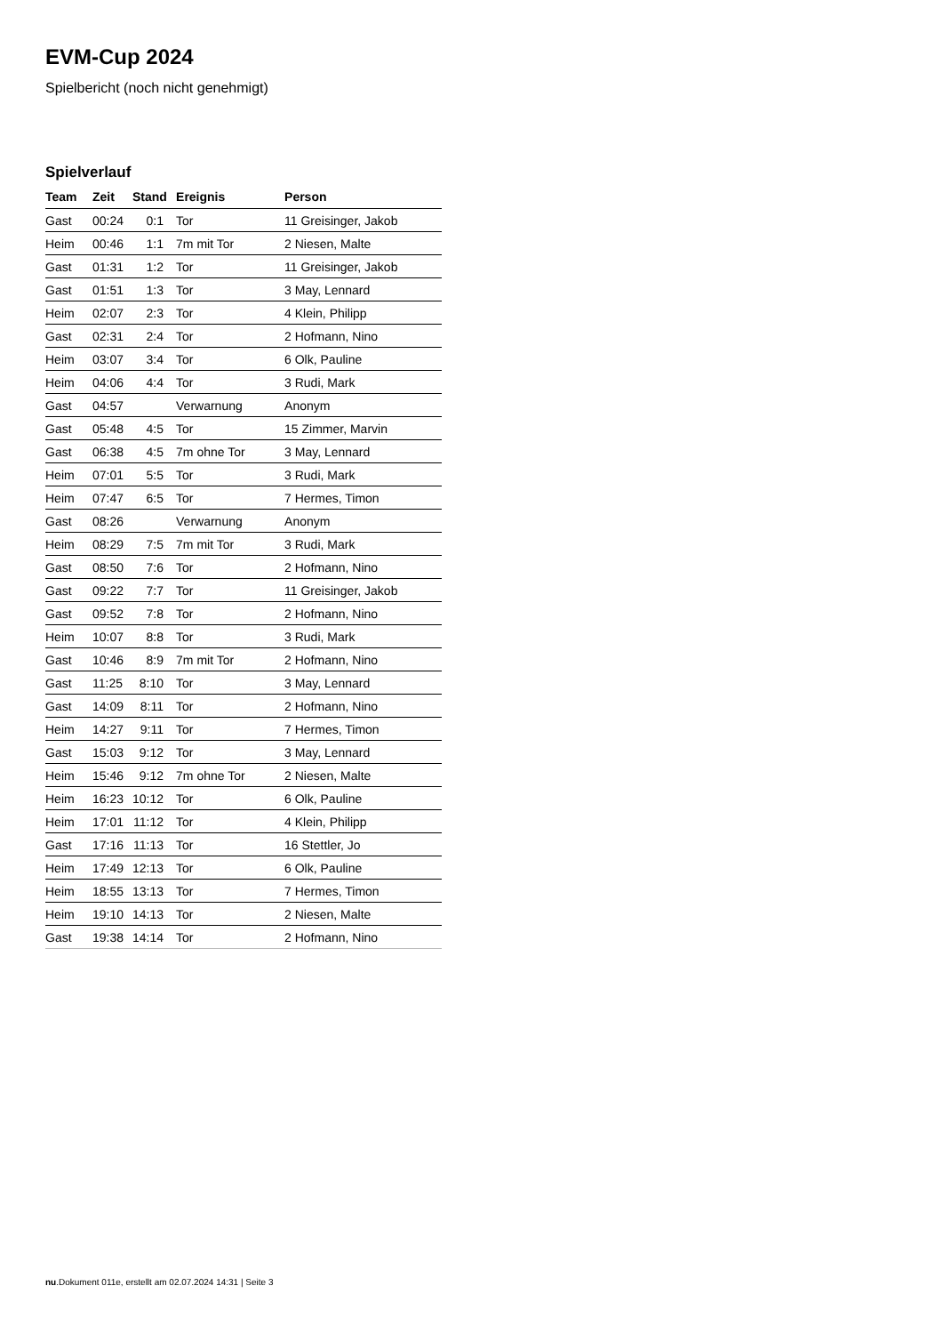EVM-Cup 2024
Spielbericht (noch nicht genehmigt)
Spielverlauf
| Team | Zeit | Stand | Ereignis | Person |
| --- | --- | --- | --- | --- |
| Gast | 00:24 | 0:1 | Tor | 11 Greisinger, Jakob |
| Heim | 00:46 | 1:1 | 7m mit Tor | 2 Niesen, Malte |
| Gast | 01:31 | 1:2 | Tor | 11 Greisinger, Jakob |
| Gast | 01:51 | 1:3 | Tor | 3 May, Lennard |
| Heim | 02:07 | 2:3 | Tor | 4 Klein, Philipp |
| Gast | 02:31 | 2:4 | Tor | 2 Hofmann, Nino |
| Heim | 03:07 | 3:4 | Tor | 6 Olk, Pauline |
| Heim | 04:06 | 4:4 | Tor | 3 Rudi, Mark |
| Gast | 04:57 | | Verwarnung | Anonym |
| Gast | 05:48 | 4:5 | Tor | 15 Zimmer, Marvin |
| Gast | 06:38 | 4:5 | 7m ohne Tor | 3 May, Lennard |
| Heim | 07:01 | 5:5 | Tor | 3 Rudi, Mark |
| Heim | 07:47 | 6:5 | Tor | 7 Hermes, Timon |
| Gast | 08:26 | | Verwarnung | Anonym |
| Heim | 08:29 | 7:5 | 7m mit Tor | 3 Rudi, Mark |
| Gast | 08:50 | 7:6 | Tor | 2 Hofmann, Nino |
| Gast | 09:22 | 7:7 | Tor | 11 Greisinger, Jakob |
| Gast | 09:52 | 7:8 | Tor | 2 Hofmann, Nino |
| Heim | 10:07 | 8:8 | Tor | 3 Rudi, Mark |
| Gast | 10:46 | 8:9 | 7m mit Tor | 2 Hofmann, Nino |
| Gast | 11:25 | 8:10 | Tor | 3 May, Lennard |
| Gast | 14:09 | 8:11 | Tor | 2 Hofmann, Nino |
| Heim | 14:27 | 9:11 | Tor | 7 Hermes, Timon |
| Gast | 15:03 | 9:12 | Tor | 3 May, Lennard |
| Heim | 15:46 | 9:12 | 7m ohne Tor | 2 Niesen, Malte |
| Heim | 16:23 | 10:12 | Tor | 6 Olk, Pauline |
| Heim | 17:01 | 11:12 | Tor | 4 Klein, Philipp |
| Gast | 17:16 | 11:13 | Tor | 16 Stettler, Jo |
| Heim | 17:49 | 12:13 | Tor | 6 Olk, Pauline |
| Heim | 18:55 | 13:13 | Tor | 7 Hermes, Timon |
| Heim | 19:10 | 14:13 | Tor | 2 Niesen, Malte |
| Gast | 19:38 | 14:14 | Tor | 2 Hofmann, Nino |
nu.Dokument 011e, erstellt am 02.07.2024 14:31 | Seite 3